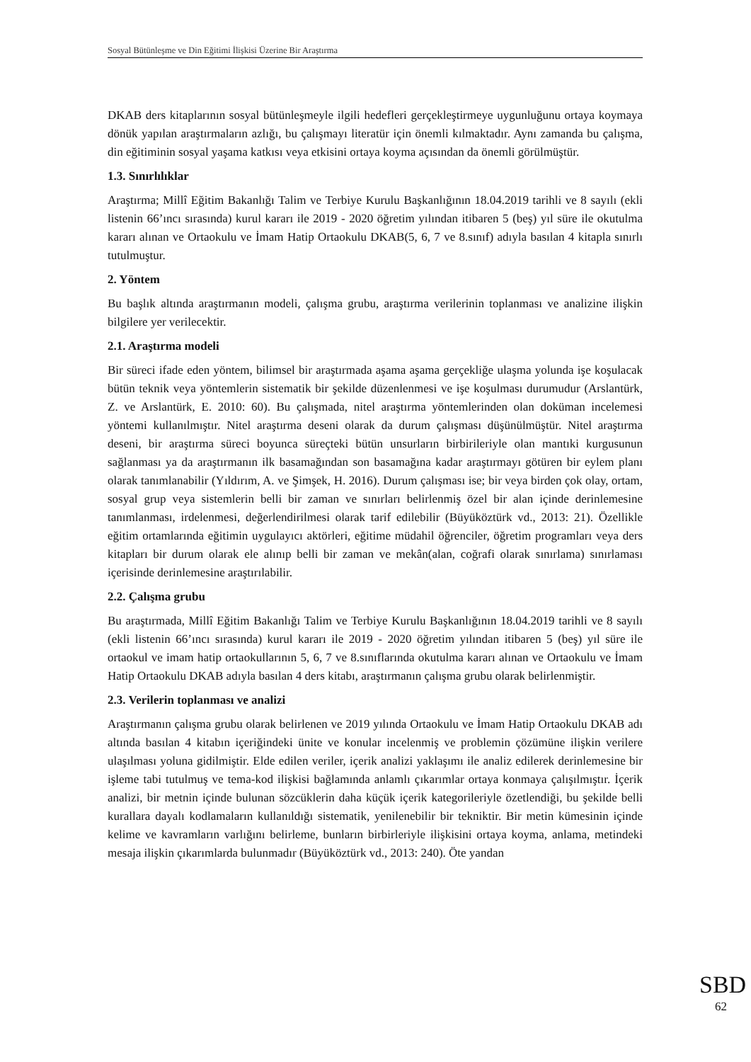Sosyal Bütünleşme ve Din Eğitimi İlişkisi Üzerine Bir Araştırma
DKAB ders kitaplarının sosyal bütünleşmeyle ilgili hedefleri gerçekleştirmeye uygunluğunu ortaya koymaya dönük yapılan araştırmaların azlığı, bu çalışmayı literatür için önemli kılmaktadır. Aynı zamanda bu çalışma, din eğitiminin sosyal yaşama katkısı veya etkisini ortaya koyma açısından da önemli görülmüştür.
1.3. Sınırlılıklar
Araştırma; Millî Eğitim Bakanlığı Talim ve Terbiye Kurulu Başkanlığının 18.04.2019 tarihli ve 8 sayılı (ekli listenin 66’ıncı sırasında) kurul kararı ile 2019 - 2020 öğretim yılından itibaren 5 (beş) yıl süre ile okutulma kararı alınan ve Ortaokulu ve İmam Hatip Ortaokulu DKAB(5, 6, 7 ve 8.sınıf) adıyla basılan 4 kitapla sınırlı tutulmuştur.
2. Yöntem
Bu başlık altında araştırmanın modeli, çalışma grubu, araştırma verilerinin toplanması ve analizine ilişkin bilgilere yer verilecektir.
2.1. Araştırma modeli
Bir süreci ifade eden yöntem, bilimsel bir araştırmada aşama aşama gerçekliğe ulaşma yolunda işe koşulacak bütün teknik veya yöntemlerin sistematik bir şekilde düzenlenmesi ve işe koşulması durumudur (Arslantürk, Z. ve Arslantürk, E. 2010: 60). Bu çalışmada, nitel araştırma yöntemlerinden olan doküman incelemesi yöntemi kullanılmıştır. Nitel araştırma deseni olarak da durum çalışması düşünülmüştür. Nitel araştırma deseni, bir araştırma süreci boyunca süreçteki bütün unsurların birbirileriyle olan mantıki kurgusunun sağlanması ya da araştırmanın ilk basamağından son basamağına kadar araştırmayı götüren bir eylem planı olarak tanımlanabilir (Yıldırım, A. ve Şimşek, H. 2016). Durum çalışması ise; bir veya birden çok olay, ortam, sosyal grup veya sistemlerin belli bir zaman ve sınırları belirlenmiş özel bir alan içinde derinlemesine tanımlanması, irdelenmesi, değerlendirilmesi olarak tarif edilebilir (Büyüköztürk vd., 2013: 21). Özellikle eğitim ortamlarında eğitimin uygulayıcı aktörleri, eğitime müdahil öğrenciler, öğretim programları veya ders kitapları bir durum olarak ele alınıp belli bir zaman ve mekân(alan, coğrafi olarak sınırlama) sınırlaması içerisinde derinlemesine araştırılabilir.
2.2. Çalışma grubu
Bu araştırmada, Millî Eğitim Bakanlığı Talim ve Terbiye Kurulu Başkanlığının 18.04.2019 tarihli ve 8 sayılı (ekli listenin 66’ıncı sırasında) kurul kararı ile 2019 - 2020 öğretim yılından itibaren 5 (beş) yıl süre ile ortaokul ve imam hatip ortaokullarının 5, 6, 7 ve 8.sınıflarında okutulma kararı alınan ve Ortaokulu ve İmam Hatip Ortaokulu DKAB adıyla basılan 4 ders kitabı, araştırmanın çalışma grubu olarak belirlenmiştir.
2.3. Verilerin toplanması ve analizi
Araştırmanın çalışma grubu olarak belirlenen ve 2019 yılında Ortaokulu ve İmam Hatip Ortaokulu DKAB adı altında basılan 4 kitabın içeriğindeki ünite ve konular incelenmiş ve problemin çözümüne ilişkin verilere ulaşılması yoluna gidilmiştir. Elde edilen veriler, içerik analizi yaklaşımı ile analiz edilerek derinlemesine bir işleme tabi tutulmuş ve tema-kod ilişkisi bağlamında anlamlı çıkarımlar ortaya konmaya çalışılmıştır. İçerik analizi, bir metnin içinde bulunan sözcüklerin daha küçük içerik kategorileriyle özetlendiği, bu şekilde belli kurallara dayalı kodlamaların kullanıldığı sistematik, yenilenebilir bir tekniktir. Bir metin kümesinin içinde kelime ve kavramların varlığını belirleme, bunların birbirleriyle ilişkisini ortaya koyma, anlama, metindeki mesaja ilişkin çıkarımlarda bulunmadır (Büyüköztürk vd., 2013: 240). Öte yandan
SBD
62